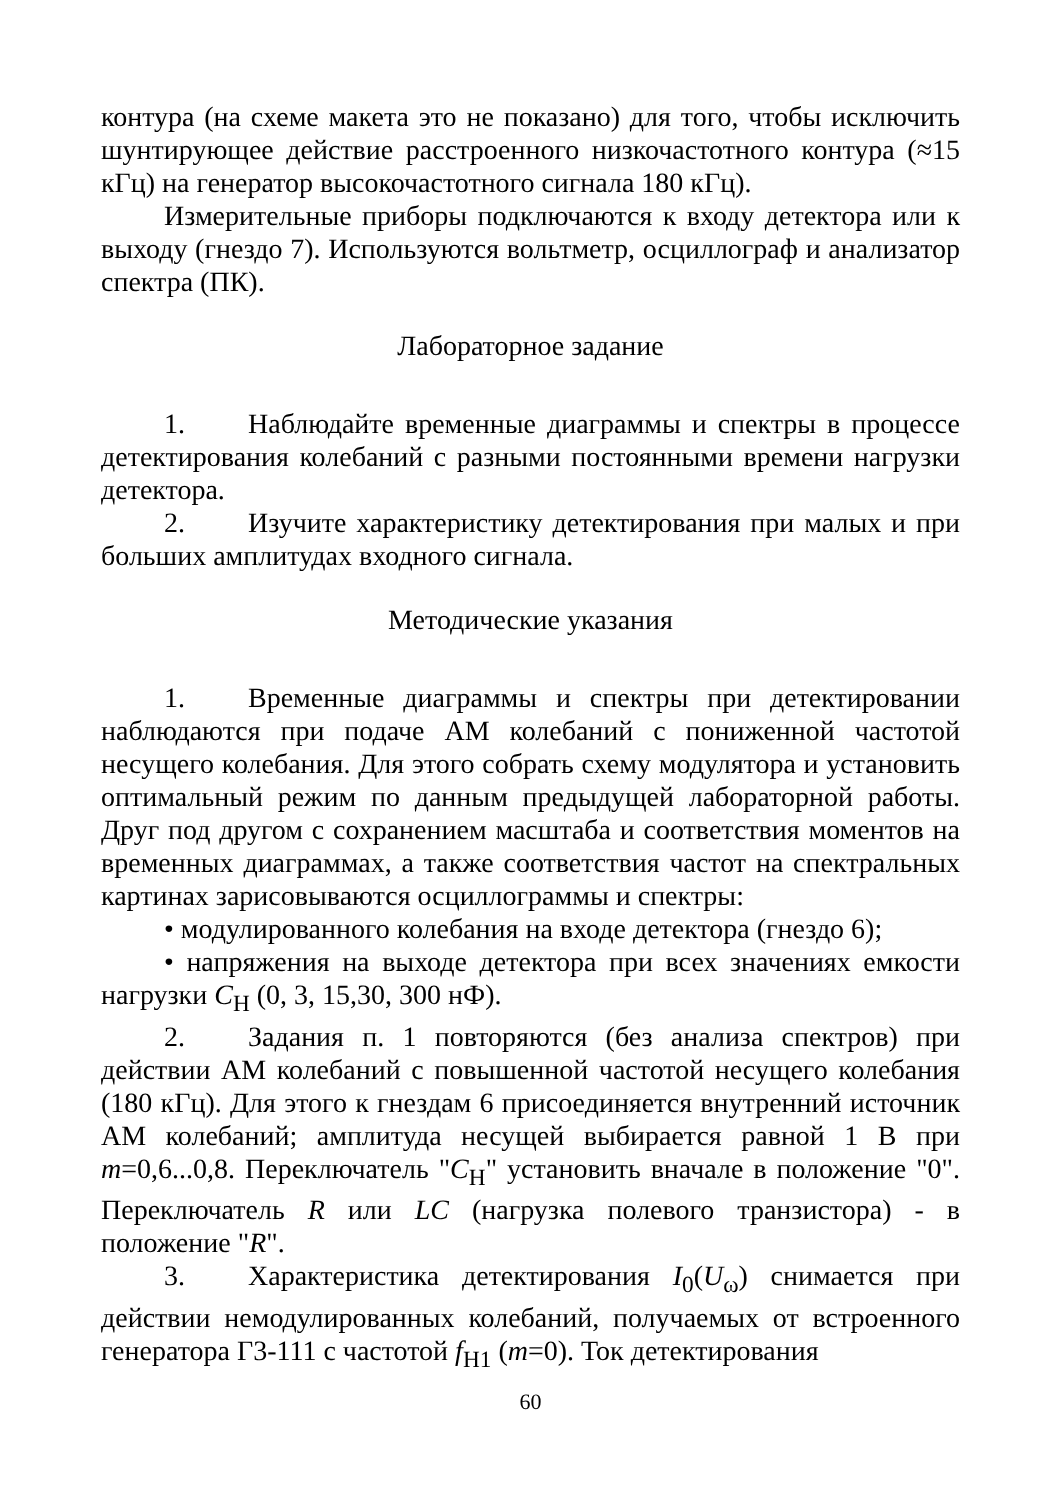контура (на схеме макета это не показано) для того, чтобы исключить шунтирующее действие расстроенного низкочастотного контура (≈15 кГц) на генератор высокочастотного сигнала 180 кГц).
Измерительные приборы подключаются к входу детектора или к выходу (гнездо 7). Используются вольтметр, осциллограф и анализатор спектра (ПК).
Лабораторное задание
1. Наблюдайте временные диаграммы и спектры в процессе детектирования колебаний с разными постоянными времени нагрузки детектора.
2. Изучите характеристику детектирования при малых и при больших амплитудах входного сигнала.
Методические указания
1. Временные диаграммы и спектры при детектировании наблюдаются при подаче АМ колебаний с пониженной частотой несущего колебания. Для этого собрать схему модулятора и установить оптимальный режим по данным предыдущей лабораторной работы. Друг под другом с сохранением масштаба и соответствия моментов на временных диаграммах, а также соответствия частот на спектральных картинах зарисовываются осциллограммы и спектры:
• модулированного колебания на входе детектора (гнездо 6);
• напряжения на выходе детектора при всех значениях емкости нагрузки C<sub>Н</sub> (0, 3, 15,30, 300 нФ).
2. Задания п. 1 повторяются (без анализа спектров) при действии АМ колебаний с повышенной частотой несущего колебания (180 кГц). Для этого к гнездам 6 присоединяется внутренний источник АМ колебаний; амплитуда несущей выбирается равной 1 В при m=0,6...0,8. Переключатель "C<sub>Н</sub>" установить вначале в положение "0". Переключатель R или LC (нагрузка полевого транзистора) - в положение "R".
3. Характеристика детектирования I<sub>0</sub>(U<sub>ω</sub>) снимается при действии немодулированных колебаний, получаемых от встроенного генератора Г3-111 с частотой f<sub>Н1</sub> (m=0). Ток детектирования
60